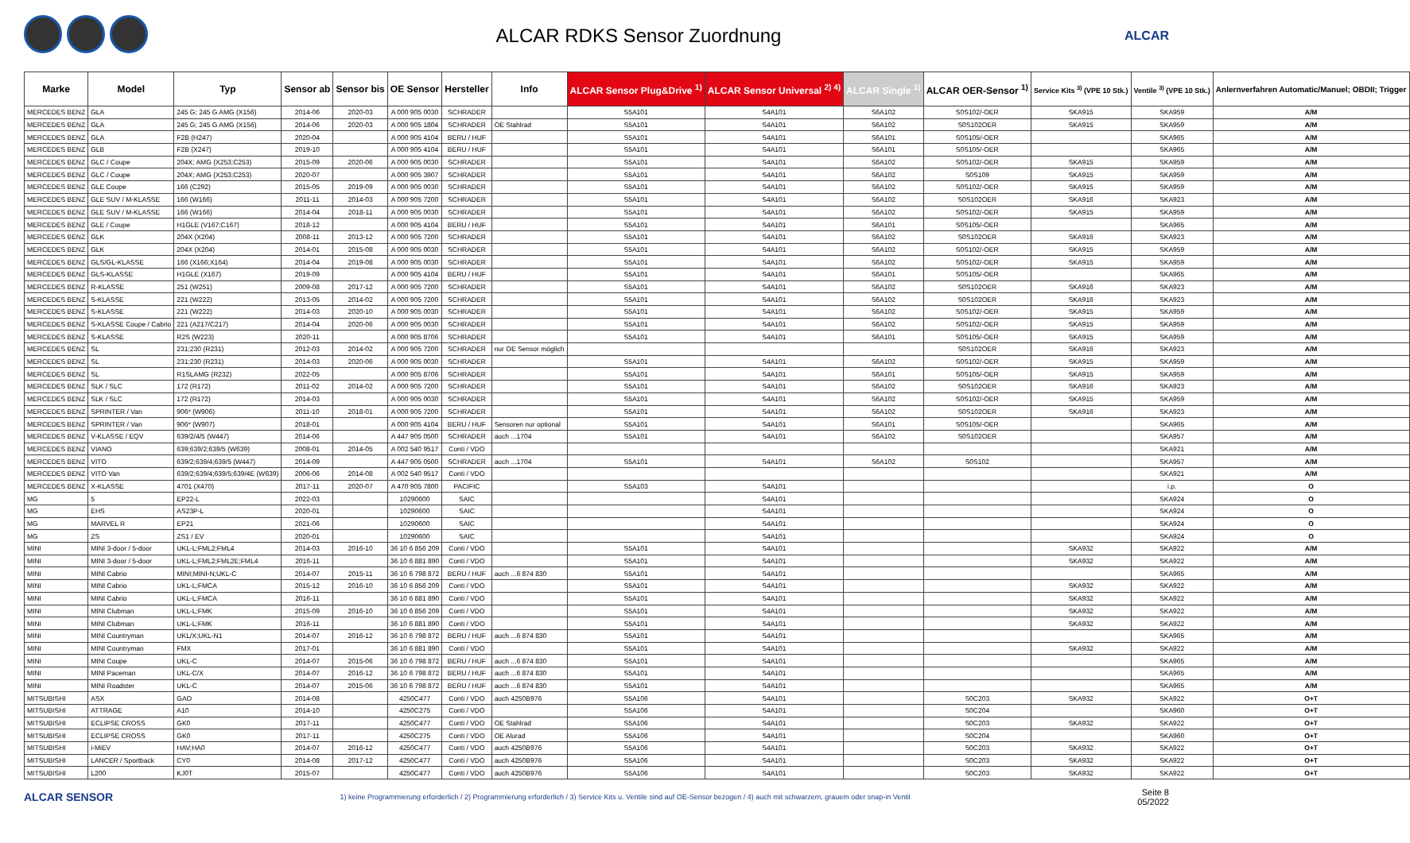ALCAR RDKS Sensor Zuordnung
ALCAR
| Marke | Model | Typ | Sensor ab | Sensor bis | OE Sensor | Hersteller | Info | ALCAR Sensor Plug&Drive <sup>1)</sup> | ALCAR Sensor Universal <sup>2) 4)</sup> | ALCAR Single <sup>1)</sup> | ALCAR OER-Sensor <sup>1)</sup> | Service Kits <sup>3)</sup> (VPE 10 Stk.) | Ventile <sup>3)</sup> (VPE 10 Stk.) | Anlernverfahren Automatic/Manuel; OBDII; Trigger |
| --- | --- | --- | --- | --- | --- | --- | --- | --- | --- | --- | --- | --- | --- | --- |
| MERCEDES BENZ | GLA | 245 G; 245 G AMG (X156) | 2014-06 | 2020-03 | A 000 905 0030 | SCHRADER | | S5A101 | S4A101 | S6A102 | S0S102/-OER | SKA915 | SKA959 | A/M |
| MERCEDES BENZ | GLA | 245 G; 245 G AMG (X156) | 2014-06 | 2020-03 | A 000 905 1804 | SCHRADER | OE Stahlrad | S5A101 | S4A101 | S6A102 | S0S102OER | SKA915 | SKA959 | A/M |
| MERCEDES BENZ | GLA | F2B (H247) | 2020-04 | | A 000 905 4104 | BERU / HUF | | S5A101 | S4A101 | S6A101 | S0S105/-OER | | SKA965 | A/M |
| MERCEDES BENZ | GLB | F2B (X247) | 2019-10 | | A 000 905 4104 | BERU / HUF | | S5A101 | S4A101 | S6A101 | S0S105/-OER | | SKA965 | A/M |
| MERCEDES BENZ | GLC / Coupe | 204X; AMG (X253;C253) | 2015-09 | 2020-06 | A 000 905 0030 | SCHRADER | | S5A101 | S4A101 | S6A102 | S0S102/-OER | SKA915 | SKA959 | A/M |
| MERCEDES BENZ | GLC / Coupe | 204X; AMG (X253;C253) | 2020-07 | | A 000 905 3907 | SCHRADER | | S5A101 | S4A101 | S6A102 | S0S109 | SKA915 | SKA959 | A/M |
| MERCEDES BENZ | GLE Coupe | 166 (C292) | 2015-05 | 2019-09 | A 000 905 0030 | SCHRADER | | S5A101 | S4A101 | S6A102 | S0S102/-OER | SKA915 | SKA959 | A/M |
| MERCEDES BENZ | GLE SUV / M-KLASSE | 166 (W166) | 2011-11 | 2014-03 | A 000 905 7200 | SCHRADER | | S5A101 | S4A101 | S6A102 | S0S102OER | SKA916 | SKA923 | A/M |
| MERCEDES BENZ | GLE SUV / M-KLASSE | 166 (W166) | 2014-04 | 2018-11 | A 000 905 0030 | SCHRADER | | S5A101 | S4A101 | S6A102 | S0S102/-OER | SKA915 | SKA959 | A/M |
| MERCEDES BENZ | GLE / Coupe | H1GLE (V167;C167) | 2018-12 | | A 000 905 4104 | BERU / HUF | | S5A101 | S4A101 | S6A101 | S0S105/-OER | | SKA965 | A/M |
| MERCEDES BENZ | GLK | 204X (X204) | 2008-11 | 2013-12 | A 000 905 7200 | SCHRADER | | S5A101 | S4A101 | S6A102 | S0S102OER | SKA916 | SKA923 | A/M |
| MERCEDES BENZ | GLK | 204X (X204) | 2014-01 | 2015-08 | A 000 905 0030 | SCHRADER | | S5A101 | S4A101 | S6A102 | S0S102/-OER | SKA915 | SKA959 | A/M |
| MERCEDES BENZ | GLS/GL-KLASSE | 166 (X166;X164) | 2014-04 | 2019-08 | A 000 905 0030 | SCHRADER | | S5A101 | S4A101 | S6A102 | S0S102/-OER | SKA915 | SKA959 | A/M |
| MERCEDES BENZ | GLS-KLASSE | H1GLE (X167) | 2019-09 | | A 000 905 4104 | BERU / HUF | | S5A101 | S4A101 | S6A101 | S0S105/-OER | | SKA965 | A/M |
| MERCEDES BENZ | R-KLASSE | 251 (W251) | 2009-08 | 2017-12 | A 000 905 7200 | SCHRADER | | S5A101 | S4A101 | S6A102 | S0S102OER | SKA916 | SKA923 | A/M |
| MERCEDES BENZ | S-KLASSE | 221 (W222) | 2013-05 | 2014-02 | A 000 905 7200 | SCHRADER | | S5A101 | S4A101 | S6A102 | S0S102OER | SKA916 | SKA923 | A/M |
| MERCEDES BENZ | S-KLASSE | 221 (W222) | 2014-03 | 2020-10 | A 000 905 0030 | SCHRADER | | S5A101 | S4A101 | S6A102 | S0S102/-OER | SKA915 | SKA959 | A/M |
| MERCEDES BENZ | S-KLASSE Coupe / Cabrio | 221 (A217/C217) | 2014-04 | 2020-06 | A 000 905 0030 | SCHRADER | | S5A101 | S4A101 | S6A102 | S0S102/-OER | SKA915 | SKA959 | A/M |
| MERCEDES BENZ | S-KLASSE | R2S (W223) | 2020-11 | | A 000 905 8706 | SCHRADER | | S5A101 | S4A101 | S6A101 | S0S105/-OER | SKA915 | SKA959 | A/M |
| MERCEDES BENZ | SL | 231;230 (R231) | 2012-03 | 2014-02 | A 000 905 7200 | SCHRADER | nur OE Sensor möglich | | | | S0S102OER | SKA916 | SKA923 | A/M |
| MERCEDES BENZ | SL | 231;230 (R231) | 2014-03 | 2020-06 | A 000 905 0030 | SCHRADER | | S5A101 | S4A101 | S6A102 | S0S102/-OER | SKA915 | SKA959 | A/M |
| MERCEDES BENZ | SL | R1SLAMG (R232) | 2022-05 | | A 000 905 8706 | SCHRADER | | S5A101 | S4A101 | S6A101 | S0S105/-OER | SKA915 | SKA959 | A/M |
| MERCEDES BENZ | SLK / SLC | 172 (R172) | 2011-02 | 2014-02 | A 000 905 7200 | SCHRADER | | S5A101 | S4A101 | S6A102 | S0S102OER | SKA916 | SKA923 | A/M |
| MERCEDES BENZ | SLK / SLC | 172 (R172) | 2014-03 | | A 000 905 0030 | SCHRADER | | S5A101 | S4A101 | S6A102 | S0S102/-OER | SKA915 | SKA959 | A/M |
| MERCEDES BENZ | SPRINTER / Van | 906* (W906) | 2011-10 | 2018-01 | A 000 905 7200 | SCHRADER | | S5A101 | S4A101 | S6A102 | S0S102OER | SKA916 | SKA923 | A/M |
| MERCEDES BENZ | SPRINTER / Van | 906* (W907) | 2018-01 | | A 000 905 4104 | BERU / HUF | Sensoren nur optional | S5A101 | S4A101 | S6A101 | S0S105/-OER | | SKA965 | A/M |
| MERCEDES BENZ | V-KLASSE / EQV | 639/2/4/5 (W447) | 2014-06 | | A 447 905 0500 | SCHRADER | auch ...1704 | S5A101 | S4A101 | S6A102 | S0S102OER | | SKA957 | A/M |
| MERCEDES BENZ | VIANO | 639;639/2;639/5 (W639) | 2008-01 | 2014-05 | A 002 540 9517 | Conti / VDO | | | | | | | SKA921 | A/M |
| MERCEDES BENZ | VITO | 639/2;639/4;639/5 (W447) | 2014-09 | | A 447 905 0500 | SCHRADER | auch ...1704 | S5A101 | S4A101 | S6A102 | S0S102 | | SKA957 | A/M |
| MERCEDES BENZ | VITO Van | 639/2;639/4;639/5;639/4E (W639) | 2006-06 | 2014-08 | A 002 540 9517 | Conti / VDO | | | | | | | SKA921 | A/M |
| MERCEDES BENZ | X-KLASSE | 4701 (X470) | 2017-11 | 2020-07 | A 470 905 7800 | PACIFIC | | S5A103 | S4A101 | | | | i.p. | O |
| MG | 5 | EP22-L | 2022-03 | | 10290600 | SAIC | | | S4A101 | | | | SKA924 | O |
| MG | EHS | AS23P-L | 2020-01 | | 10290600 | SAIC | | | S4A101 | | | | SKA924 | O |
| MG | MARVEL R | EP21 | 2021-06 | | 10290600 | SAIC | | | S4A101 | | | | SKA924 | O |
| MG | ZS | ZS1 / EV | 2020-01 | | 10290600 | SAIC | | | S4A101 | | | | SKA924 | O |
| MINI | MINI 3-door / 5-door | UKL-L;FML2;FML4 | 2014-03 | 2016-10 | 36 10 6 856 209 | Conti / VDO | | S5A101 | S4A101 | | | SKA932 | SKA922 | A/M |
| MINI | MINI 3-door / 5-door | UKL-L;FML2;FML2E;FML4 | 2016-11 | | 36 10 6 881 890 | Conti / VDO | | S5A101 | S4A101 | | | SKA932 | SKA922 | A/M |
| MINI | MINI Cabrio | MINI;MINI-N;UKL-C | 2014-07 | 2015-11 | 36 10 6 798 872 | BERU / HUF | auch ...6 874 830 | S5A101 | S4A101 | | | | SKA965 | A/M |
| MINI | MINI Cabrio | UKL-L;FMCA | 2015-12 | 2016-10 | 36 10 6 856 209 | Conti / VDO | | S5A101 | S4A101 | | | SKA932 | SKA922 | A/M |
| MINI | MINI Cabrio | UKL-L;FMCA | 2016-11 | | 36 10 6 881 890 | Conti / VDO | | S5A101 | S4A101 | | | SKA932 | SKA922 | A/M |
| MINI | MINI Clubman | UKL-L;FMK | 2015-09 | 2016-10 | 36 10 6 856 209 | Conti / VDO | | S5A101 | S4A101 | | | SKA932 | SKA922 | A/M |
| MINI | MINI Clubman | UKL-L;FMK | 2016-11 | | 36 10 6 881 890 | Conti / VDO | | S5A101 | S4A101 | | | SKA932 | SKA922 | A/M |
| MINI | MINI Countryman | UKL/X;UKL-N1 | 2014-07 | 2016-12 | 36 10 6 798 872 | BERU / HUF | auch ...6 874 830 | S5A101 | S4A101 | | | | SKA965 | A/M |
| MINI | MINI Countryman | FMX | 2017-01 | | 36 10 6 881 890 | Conti / VDO | | S5A101 | S4A101 | | | SKA932 | SKA922 | A/M |
| MINI | MINI Coupe | UKL-C | 2014-07 | 2015-06 | 36 10 6 798 872 | BERU / HUF | auch ...6 874 830 | S5A101 | S4A101 | | | | SKA965 | A/M |
| MINI | MINI Paceman | UKL-C/X | 2014-07 | 2016-12 | 36 10 6 798 872 | BERU / HUF | auch ...6 874 830 | S5A101 | S4A101 | | | | SKA965 | A/M |
| MINI | MINI Roadster | UKL-C | 2014-07 | 2015-06 | 36 10 6 798 872 | BERU / HUF | auch ...6 874 830 | S5A101 | S4A101 | | | | SKA965 | A/M |
| MITSUBISHI | ASX | GAO | 2014-08 | | 4250C477 | Conti / VDO | auch 4250B976 | S5A106 | S4A101 | | S0C203 | SKA932 | SKA922 | O+T |
| MITSUBISHI | ATTRAGE | A10 | 2014-10 | | 4250C275 | Conti / VDO | | S5A106 | S4A101 | | S0C204 | | SKA960 | O+T |
| MITSUBISHI | ECLIPSE CROSS | GK0 | 2017-11 | | 4250C477 | Conti / VDO | OE Stahlrad | S5A106 | S4A101 | | S0C203 | SKA932 | SKA922 | O+T |
| MITSUBISHI | ECLIPSE CROSS | GK0 | 2017-11 | | 4250C275 | Conti / VDO | OE Alurad | S5A106 | S4A101 | | S0C204 | | SKA960 | O+T |
| MITSUBISHI | i-MiEV | HAV;HA0 | 2014-07 | 2016-12 | 4250C477 | Conti / VDO | auch 4250B976 | S5A106 | S4A101 | | S0C203 | SKA932 | SKA922 | O+T |
| MITSUBISHI | LANCER / Sportback | CY0 | 2014-08 | 2017-12 | 4250C477 | Conti / VDO | auch 4250B976 | S5A106 | S4A101 | | S0C203 | SKA932 | SKA922 | O+T |
| MITSUBISHI | L200 | KJ0T | 2015-07 | | 4250C477 | Conti / VDO | auch 4250B976 | S5A106 | S4A101 | | S0C203 | SKA932 | SKA922 | O+T |
ALCAR SENSOR 1) keine Programmierung erforderlich / 2) Programmierung erforderlich / 3) Service Kits u. Ventile sind auf OE-Sensor bezogen / 4) auch mit schwarzem, grauem oder snap-in Ventil Seite 8
05/2022